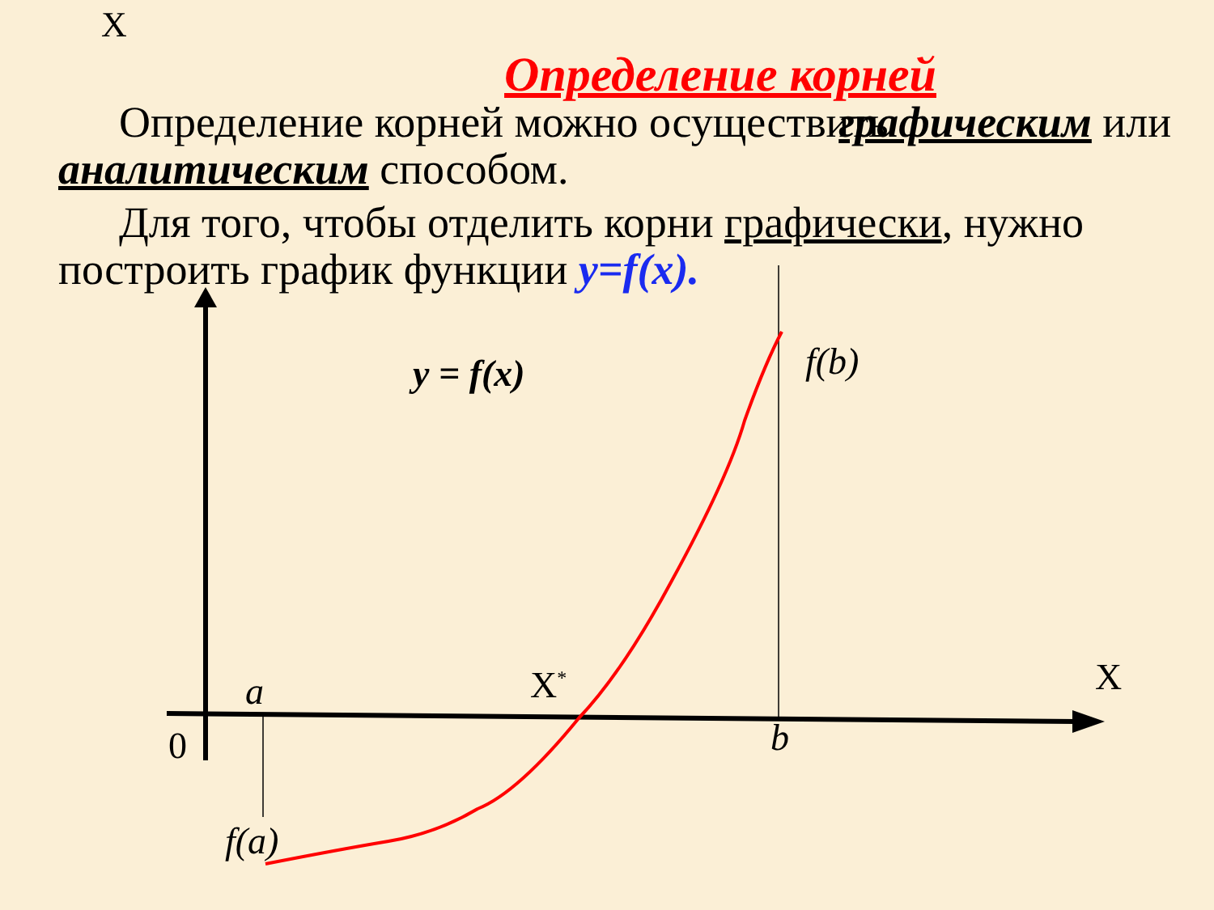X
Определение корней
Определение корней можно осуществить графическим или аналитическим способом.
Для того, чтобы отделить корни графически, нужно построить график функции y=f(x).
y = f(x) f(b)
a X<sup>*</sup> X
0 b
f(a)